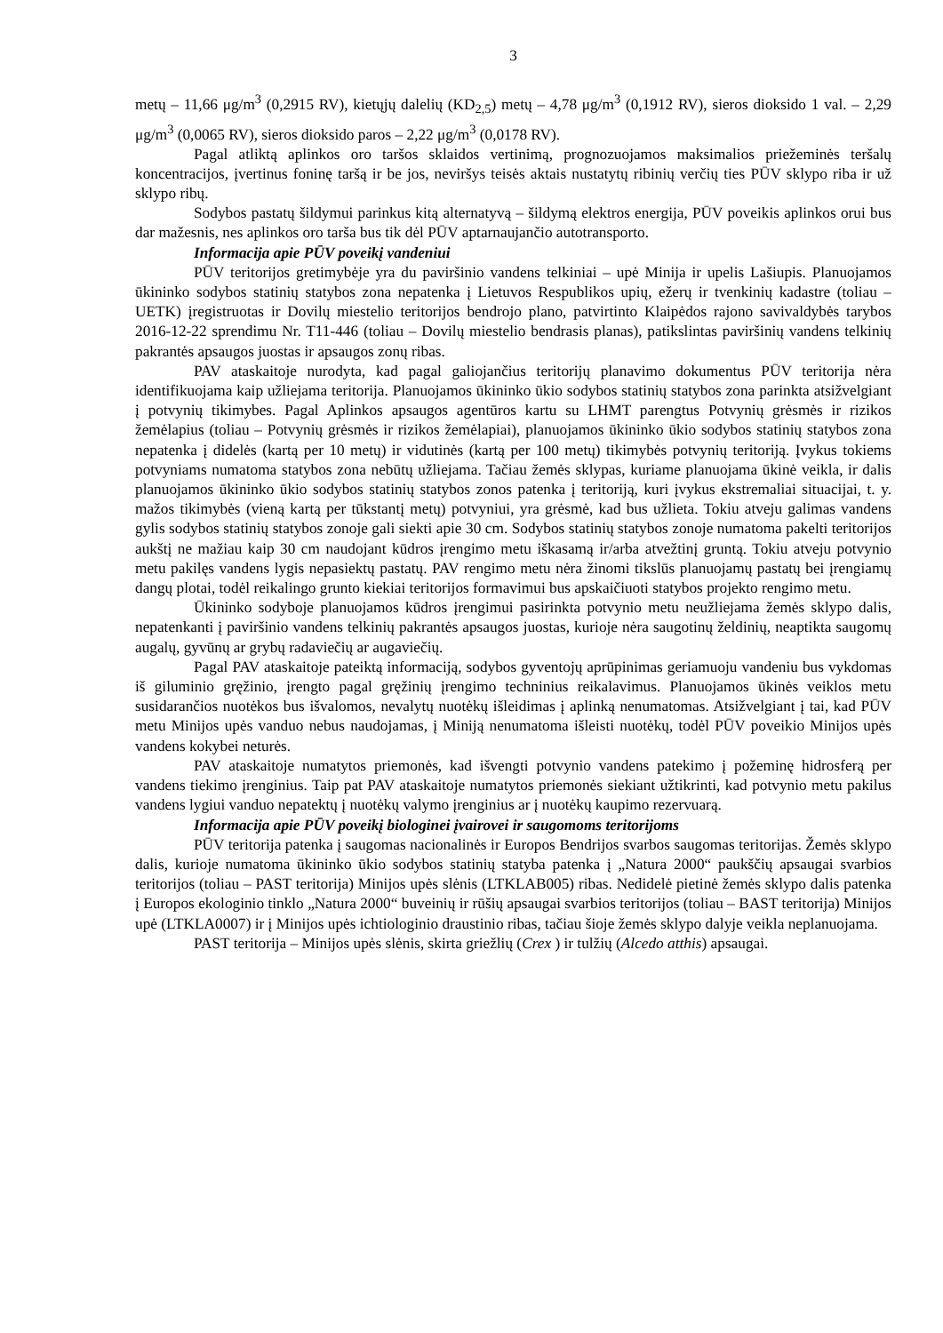3
metų – 11,66 μg/m<sup>3</sup> (0,2915 RV), kietųjų dalelių (KD<sub>2,5</sub>) metų – 4,78 μg/m<sup>3</sup> (0,1912 RV), sieros dioksido 1 val. – 2,29 μg/m<sup>3</sup> (0,0065 RV), sieros dioksido paros – 2,22 μg/m<sup>3</sup> (0,0178 RV).
Pagal atliktą aplinkos oro taršos sklaidos vertinimą, prognozuojamos maksimalios priežeminės teršalų koncentracijos, įvertinus foninę taršą ir be jos, neviršys teisės aktais nustatytų ribinių verčių ties PŪV sklypo riba ir už sklypo ribų.
Sodybos pastatų šildymui parinkus kitą alternatyvą – šildymą elektros energija, PŪV poveikis aplinkos orui bus dar mažesnis, nes aplinkos oro tarša bus tik dėl PŪV aptarnaujančio autotransporto.
Informacija apie PŪV poveikį vandeniui
PŪV teritorijos gretimybėje yra du paviršinio vandens telkiniai – upė Minija ir upelis Lašiupis. Planuojamos ūkininko sodybos statinių statybos zona nepatenka į Lietuvos Respublikos upių, ežerų ir tvenkinių kadastre (toliau – UETK) įregistruotas ir Dovilų miestelio teritorijos bendrojo plano, patvirtinto Klaipėdos rajono savivaldybės tarybos 2016-12-22 sprendimu Nr. T11-446 (toliau – Dovilų miestelio bendrasis planas), patikslintas paviršinių vandens telkinių pakrantės apsaugos juostas ir apsaugos zonų ribas.
PAV ataskaitoje nurodyta, kad pagal galiojančius teritorijų planavimo dokumentus PŪV teritorija nėra identifikuojama kaip užliejama teritorija. Planuojamos ūkininko ūkio sodybos statinių statybos zona parinkta atsižvelgiant į potvynių tikimybes. Pagal Aplinkos apsaugos agentūros kartu su LHMT parengtus Potvynių grėsmės ir rizikos žemėlapius (toliau – Potvynių grėsmės ir rizikos žemėlapiai), planuojamos ūkininko ūkio sodybos statinių statybos zona nepatenka į didelės (kartą per 10 metų) ir vidutinės (kartą per 100 metų) tikimybės potvynių teritoriją. Įvykus tokiems potvyniams numatoma statybos zona nebūtų užliejama. Tačiau žemės sklypas, kuriame planuojama ūkinė veikla, ir dalis planuojamos ūkininko ūkio sodybos statinių statybos zonos patenka į teritoriją, kuri įvykus ekstremaliai situacijai, t. y. mažos tikimybės (vieną kartą per tūkstantį metų) potvyniui, yra grėsmė, kad bus užlieta. Tokiu atveju galimas vandens gylis sodybos statinių statybos zonoje gali siekti apie 30 cm. Sodybos statinių statybos zonoje numatoma pakelti teritorijos aukštį ne mažiau kaip 30 cm naudojant kūdros įrengimo metu iškasamą ir/arba atvežtinį gruntą. Tokiu atveju potvynio metu pakilęs vandens lygis nepasiektų pastatų. PAV rengimo metu nėra žinomi tikslūs planuojamų pastatų bei įrengiamų dangų plotai, todėl reikalingo grunto kiekiai teritorijos formavimui bus apskaičiuoti statybos projekto rengimo metu.
Ūkininko sodyboje planuojamos kūdros įrengimui pasirinkta potvynio metu neužliejama žemės sklypo dalis, nepatenkanti į paviršinio vandens telkinių pakrantės apsaugos juostas, kurioje nėra saugotinų želdinių, neaptikta saugomų augalų, gyvūnų ar grybų radaviečių ar augaviečių.
Pagal PAV ataskaitoje pateiktą informaciją, sodybos gyventojų aprūpinimas geriamuoju vandeniu bus vykdomas iš giluminio gręžinio, įrengto pagal gręžinių įrengimo techninius reikalavimus. Planuojamos ūkinės veiklos metu susidarančios nuotėkos bus išvalomos, nevalytų nuotėkų išleidimas į aplinką nenumatomas. Atsižvelgiant į tai, kad PŪV metu Minijos upės vanduo nebus naudojamas, į Miniją nenumatoma išleisti nuotėkų, todėl PŪV poveikio Minijos upės vandens kokybei neturės.
PAV ataskaitoje numatytos priemonės, kad išvengti potvynio vandens patekimo į požeminę hidrosferą per vandens tiekimo įrenginius. Taip pat PAV ataskaitoje numatytos priemonės siekiant užtikrinti, kad potvynio metu pakilus vandens lygiui vanduo nepatektų į nuotėkų valymo įrenginius ar į nuotėkų kaupimo rezervuarą.
Informacija apie PŪV poveikį biologinei įvairovei ir saugomoms teritorijoms
PŪV teritorija patenka į saugomas nacionalinės ir Europos Bendrijos svarbos saugomas teritorijas. Žemės sklypo dalis, kurioje numatoma ūkininko ūkio sodybos statinių statyba patenka į „Natura 2000“ paukščių apsaugai svarbios teritorijos (toliau – PAST teritorija) Minijos upės slėnis (LTKLAB005) ribas. Nedidelė pietinė žemės sklypo dalis patenka į Europos ekologinio tinklo „Natura 2000“ buveinių ir rūšių apsaugai svarbios teritorijos (toliau – BAST teritorija) Minijos upė (LTKLA0007) ir į Minijos upės ichtiologinio draustinio ribas, tačiau šioje žemės sklypo dalyje veikla neplanuojama.
PAST teritorija – Minijos upės slėnis, skirta griežlių (Crex ) ir tulžių (Alcedo atthis) apsaugai.